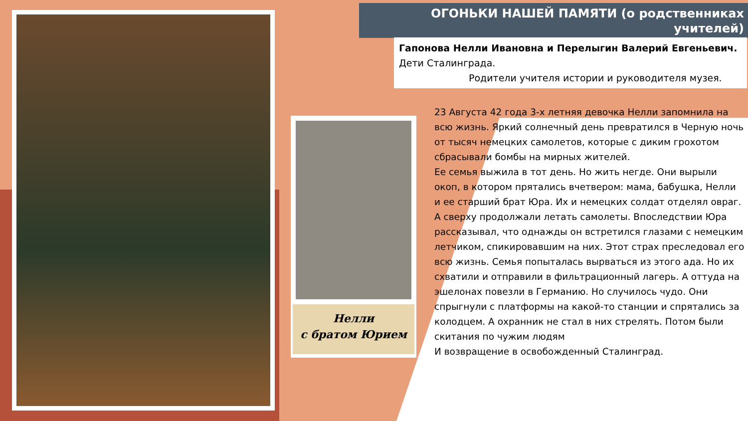Нелли
с братом Юрием
ОГОНЬКИ НАШЕЙ ПАМЯТИ (о родственниках учителей)
Гапонова Нелли Ивановна и Перелыгин Валерий Евгеньевич.
Дети Сталинграда.
Родители учителя истории и руководителя музея.
23 Августа 42 года 3-х летняя девочка Нелли запомнила на всю жизнь. Яркий солнечный день превратился в Черную ночь от тысяч немецких самолетов, которые с диким грохотом сбрасывали бомбы на мирных жителей.
Ее семья выжила в тот день. Но жить негде. Они вырыли окоп, в котором прятались вчетвером: мама, бабушка, Нелли и ее старший брат Юра. Их и немецких солдат отделял овраг. А сверху продолжали летать самолеты. Впоследствии Юра рассказывал, что однажды он встретился глазами с немецким летчиком, спикировавшим на них. Этот страх преследовал его всю жизнь. Семья попыталась вырваться из этого ада. Но их схватили и отправили в фильтрационный лагерь. А оттуда на эшелонах повезли в Германию. Но случилось чудо. Они спрыгнули с платформы на какой-то станции и спрятались за колодцем. А охранник не стал в них стрелять. Потом были скитания по чужим людям
И возвращение в освобожденный Сталинград.